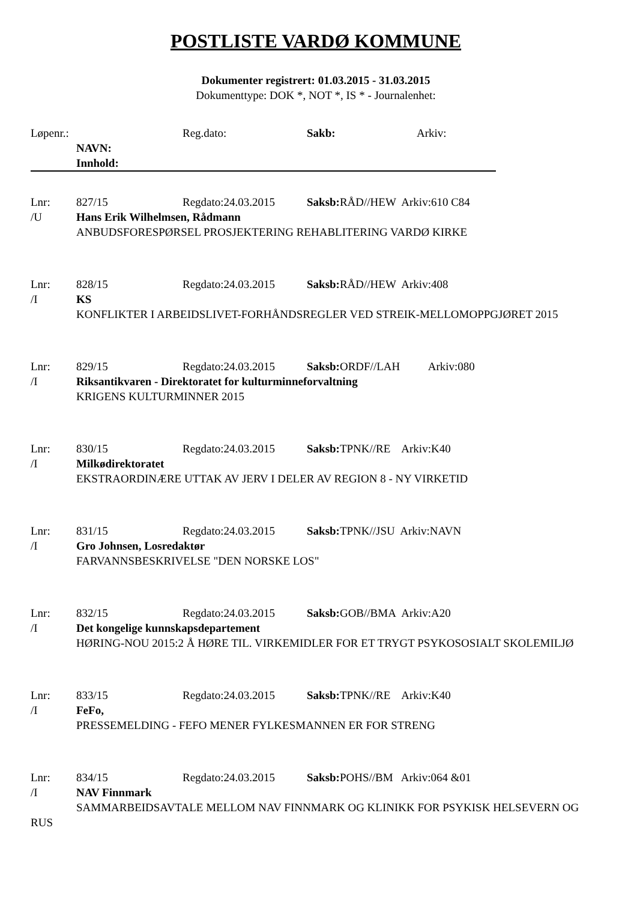POSTLISTE VARDØ KOMMUNE
Dokumenter registrert: 01.03.2015 - 31.03.2015
Dokumenttype: DOK *, NOT *, IS * - Journalenhet:
Løpenr.: Reg.dato: Sakb: Arkiv:
NAVN:
Innhold:
Lnr: 827/15 Regdato:24.03.2015 Saksb: RÅD//HEW Arkiv:610 C84
/U Hans Erik Wilhelmsen, Rådmann
ANBUDSFORESPØRSEL PROSJEKTERING REHABLITERING VARDØ KIRKE
Lnr: 828/15 Regdato:24.03.2015 Saksb: RÅD//HEW Arkiv:408
/I KS
KONFLIKTER I ARBEIDSLIVET-FORHÅNDSREGLER VED STREIK-MELLOMOPPGJØRET 2015
Lnr: 829/15 Regdato:24.03.2015 Saksb: ORDF//LAH Arkiv:080
/I Riksantikvaren - Direktoratet for kulturminneforvaltning
KRIGENS KULTURMINNER 2015
Lnr: 830/15 Regdato:24.03.2015 Saksb: TPNK//RE Arkiv:K40
/I Milkødirektoratet
EKSTRAORDINÆRE UTTAK AV JERV I DELER AV REGION 8 - NY VIRKETID
Lnr: 831/15 Regdato:24.03.2015 Saksb: TPNK//JSU Arkiv:NAVN
/I Gro Johnsen, Losredaktør
FARVANNSBESKRIVELSE "DEN NORSKE LOS"
Lnr: 832/15 Regdato:24.03.2015 Saksb: GOB//BMA Arkiv:A20
/I Det kongelige kunnskapsdepartement
HØRING-NOU 2015:2 Å HØRE TIL. VIRKEMIDLER FOR ET TRYGT PSYKOSOSIALT SKOLEMILJØ
Lnr: 833/15 Regdato:24.03.2015 Saksb: TPNK//RE Arkiv:K40
/I FeFo,
PRESSEMELDING - FEFO MENER FYLKESMANNEN ER FOR STRENG
Lnr: 834/15 Regdato:24.03.2015 Saksb: POHS//BM Arkiv:064 &01
/I NAV Finnmark
SAMMARBEIDSAVTALE MELLOM NAV FINNMARK OG KLINIKK FOR PSYKISK HELSEVERN OG RUS